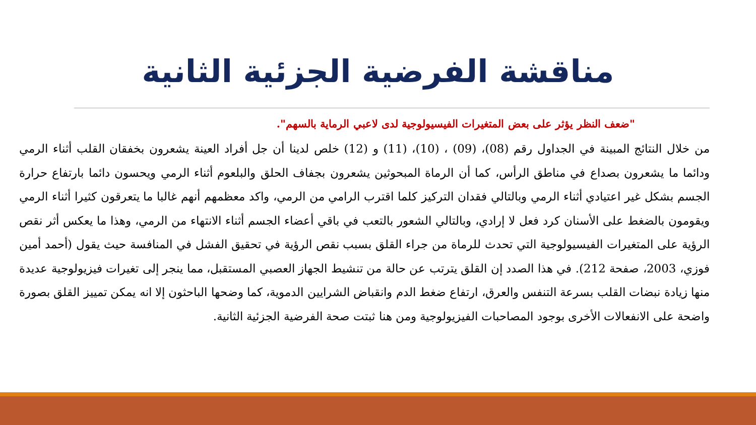مناقشة الفرضية الجزئية الثانية
"ضعف النظر يؤثر على بعض المتغيرات الفيسيولوجية لدى لاعبي الرماية بالسهم".
من خلال النتائج المبينة في الجداول رقم (08)، (09) ، (10)، (11) و (12) خلص لدينا أن جل أفراد العينة يشعرون بخفقان القلب أثناء الرمي ودائما ما يشعرون بصداع في مناطق الرأس، كما أن الرماة المبحوثين يشعرون بجفاف الحلق والبلعوم أثناء الرمي ويحسون دائما بارتفاع حرارة الجسم بشكل غير اعتيادي أثناء الرمي وبالتالي فقدان التركيز كلما اقترب الرامي من الرمي، واكد معظمهم أنهم غالبا ما يتعرقون كثيرا أثناء الرمي ويقومون بالضغط على الأسنان كرد فعل لا إرادي، وبالتالي الشعور بالتعب في باقي أعضاء الجسم أثناء الانتهاء من الرمي، وهذا ما يعكس أثر نقص الرؤية على المتغيرات الفيسيولوجية التي تحدث للرماة من جراء القلق بسبب نقص الرؤية في تحقيق الفشل في المنافسة حيث يقول (أحمد أمين فوزي، 2003، صفحة 212). في هذا الصدد إن القلق يترتب عن حالة من تنشيط الجهاز العصبي المستقبل، مما ينجر إلى تغيرات فيزيولوجية عديدة منها زيادة نبضات القلب بسرعة التنفس والعرق، ارتفاع ضغط الدم وانقباض الشرايين الدموية، كما وضحها الباحثون إلا انه يمكن تمييز القلق بصورة واضحة على الانفعالات الأخرى بوجود المصاحبات الفيزيولوجية ومن هنا ثبتت صحة الفرضية الجزئية الثانية.